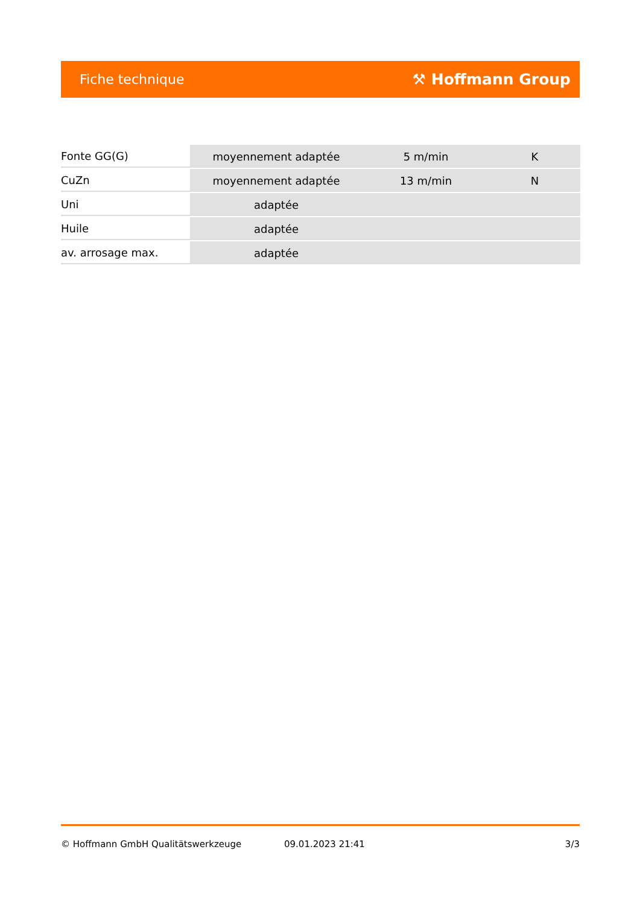Fiche technique ⚒ Hoffmann Group
| Fonte GG(G) | moyennement adaptée | 5 m/min | K |
| CuZn | moyennement adaptée | 13 m/min | N |
| Uni | adaptée | | |
| Huile | adaptée | | |
| av. arrosage max. | adaptée | | |
© Hoffmann GmbH Qualitätswerkzeuge 09.01.2023 21:41 3/3